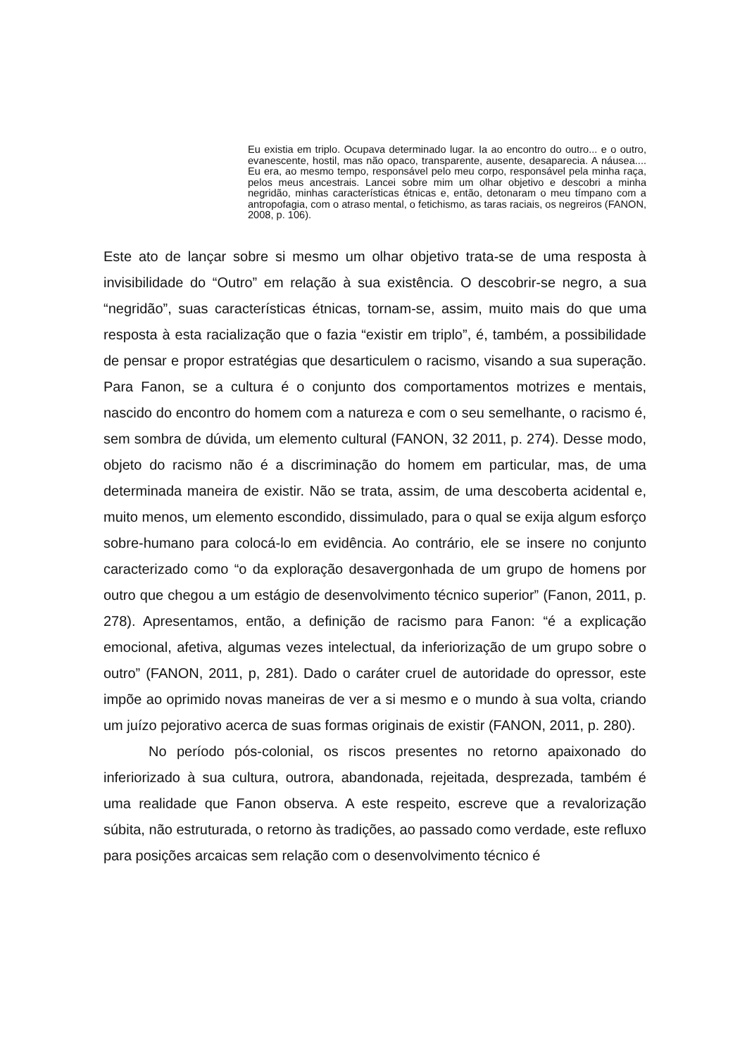Eu existia em triplo. Ocupava determinado lugar. Ia ao encontro do outro... e o outro, evanescente, hostil, mas não opaco, transparente, ausente, desaparecia. A náusea.... Eu era, ao mesmo tempo, responsável pelo meu corpo, responsável pela minha raça, pelos meus ancestrais. Lancei sobre mim um olhar objetivo e descobri a minha negridão, minhas características étnicas e, então, detonaram o meu tímpano com a antropofagia, com o atraso mental, o fetichismo, as taras raciais, os negreiros (FANON, 2008, p. 106).
Este ato de lançar sobre si mesmo um olhar objetivo trata-se de uma resposta à invisibilidade do “Outro” em relação à sua existência. O descobrir-se negro, a sua “negridão”, suas características étnicas, tornam-se, assim, muito mais do que uma resposta à esta racialização que o fazia “existir em triplo”, é, também, a possibilidade de pensar e propor estratégias que desarticulem o racismo, visando a sua superação. Para Fanon, se a cultura é o conjunto dos comportamentos motrizes e mentais, nascido do encontro do homem com a natureza e com o seu semelhante, o racismo é, sem sombra de dúvida, um elemento cultural (FANON, 32 2011, p. 274). Desse modo, objeto do racismo não é a discriminação do homem em particular, mas, de uma determinada maneira de existir. Não se trata, assim, de uma descoberta acidental e, muito menos, um elemento escondido, dissimulado, para o qual se exija algum esforço sobre-humano para colocá-lo em evidência. Ao contrário, ele se insere no conjunto caracterizado como “o da exploração desavergonhada de um grupo de homens por outro que chegou a um estágio de desenvolvimento técnico superior” (Fanon, 2011, p. 278). Apresentamos, então, a definição de racismo para Fanon: “é a explicação emocional, afetiva, algumas vezes intelectual, da inferiorização de um grupo sobre o outro” (FANON, 2011, p, 281). Dado o caráter cruel de autoridade do opressor, este impõe ao oprimido novas maneiras de ver a si mesmo e o mundo à sua volta, criando um juízo pejorativo acerca de suas formas originais de existir (FANON, 2011, p. 280).
No período pós-colonial, os riscos presentes no retorno apaixonado do inferiorizado à sua cultura, outrora, abandonada, rejeitada, desprezada, também é uma realidade que Fanon observa. A este respeito, escreve que a revalorização súbita, não estruturada, o retorno às tradições, ao passado como verdade, este refluxo para posições arcaicas sem relação com o desenvolvimento técnico é